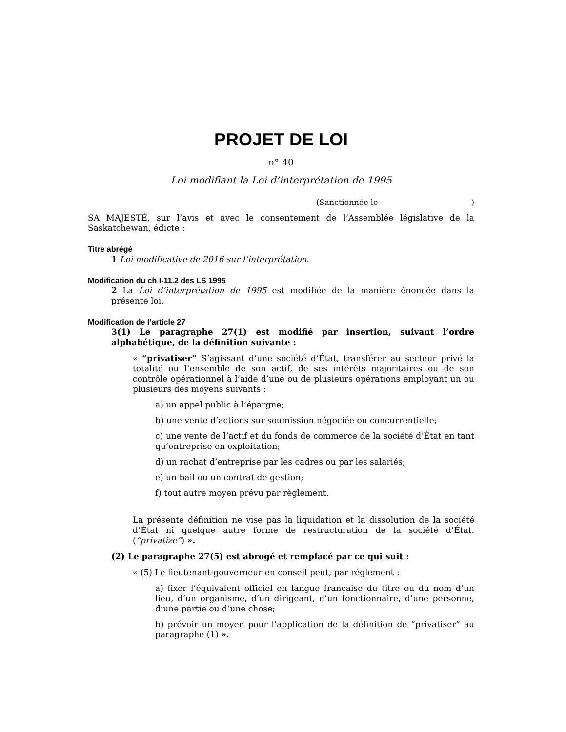PROJET DE LOI
n° 40
Loi modifiant la Loi d’interprétation de 1995
(Sanctionnée le)
SA MAJESTÉ, sur l’avis et avec le consentement de l’Assemblée législative de la Saskatchewan, édicte :
Titre abrégé
1 Loi modificative de 2016 sur l’interprétation.
Modification du ch I-11.2 des LS 1995
2 La Loi d’interprétation de 1995 est modifiée de la manière énoncée dans la présente loi.
Modification de l’article 27
3(1) Le paragraphe 27(1) est modifié par insertion, suivant l’ordre alphabétique, de la définition suivante :
« “privatiser” S’agissant d’une société d’État, transférer au secteur privé la totalité ou l’ensemble de son actif, de ses intérêts majoritaires ou de son contrôle opérationnel à l’aide d’une ou de plusieurs opérations employant un ou plusieurs des moyens suivants :
a) un appel public à l’épargne;
b) une vente d’actions sur soumission négociée ou concurrentielle;
c) une vente de l’actif et du fonds de commerce de la société d’État en tant qu’entreprise en exploitation;
d) un rachat d’entreprise par les cadres ou par les salariés;
e) un bail ou un contrat de gestion;
f) tout autre moyen prévu par règlement.
La présente définition ne vise pas la liquidation et la dissolution de la société d’État ni quelque autre forme de restructuration de la société d’État. (“privatize”) ».
(2) Le paragraphe 27(5) est abrogé et remplacé par ce qui suit :
« (5) Le lieutenant-gouverneur en conseil peut, par règlement :
a) fixer l’équivalent officiel en langue française du titre ou du nom d’un lieu, d’un organisme, d’un dirigeant, d’un fonctionnaire, d’une personne, d’une partie ou d’une chose;
b) prévoir un moyen pour l’application de la définition de “privatiser” au paragraphe (1) ».